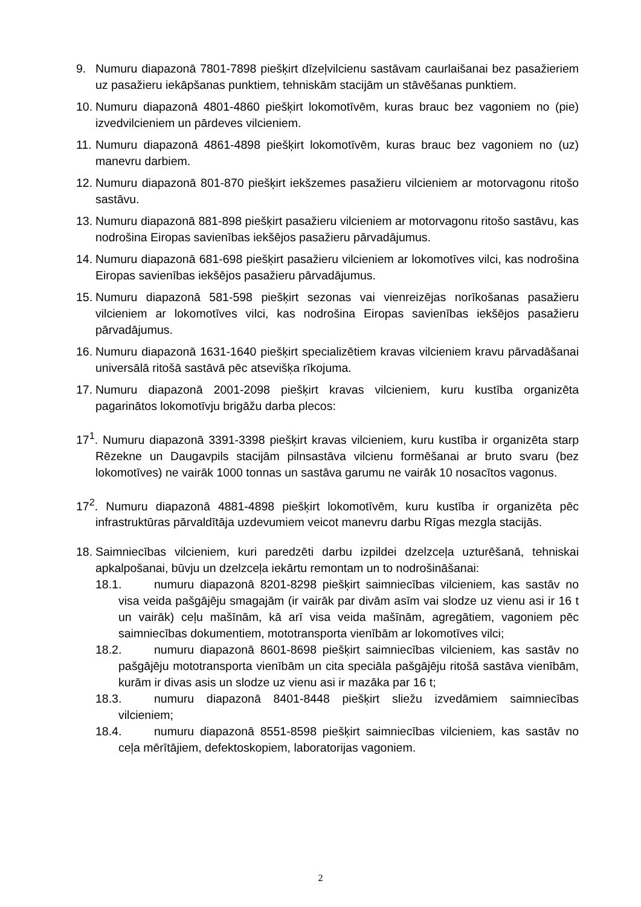9. Numuru diapazonā 7801-7898 piešķirt dīzeļvilcienu sastāvam caurlaišanai bez pasažieriem uz pasažieru iekāpšanas punktiem, tehniskām stacijām un stāvēšanas punktiem.
10.
Numuru diapazonā 4801-4860 piešķirt lokomotīvēm, kuras brauc bez vagoniem no (pie) izvedvilcieniem un pārdeves vilcieniem.
11.
Numuru diapazonā 4861-4898 piešķirt lokomotīvēm, kuras brauc bez vagoniem no (uz) manevru darbiem.
12.
Numuru diapazonā 801-870 piešķirt iekšzemes pasažieru vilcieniem ar motorvagonu ritošo sastāvu.
13.
Numuru diapazonā 881-898 piešķirt pasažieru vilcieniem ar motorvagonu ritošo sastāvu, kas nodrošina Eiropas savienības iekšējos pasažieru pārvadājumus.
14.
Numuru diapazonā 681-698 piešķirt pasažieru vilcieniem ar lokomotīves vilci, kas nodrošina Eiropas savienības iekšējos pasažieru pārvadājumus.
15.
Numuru diapazonā 581-598 piešķirt sezonas vai vienreizējas norīkošanas pasažieru vilcieniem ar lokomotīves vilci, kas nodrošina Eiropas savienības iekšējos pasažieru pārvadājumus.
16.
Numuru diapazonā 1631-1640 piešķirt specializētiem kravas vilcieniem kravu pārvadāšanai universālā ritošā sastāvā pēc atsevišķa rīkojuma.
17.
Numuru diapazonā 2001-2098 piešķirt kravas vilcieniem, kuru kustība organizēta pagarinātos lokomotīvju brigāžu darba plecos:
17<sup>1</sup>. Numuru diapazonā 3391-3398 piešķirt kravas vilcieniem, kuru kustība ir organizēta starp Rēzekne un Daugavpils stacijām pilnsastāva vilcienu formēšanai ar bruto svaru (bez lokomotīves) ne vairāk 1000 tonnas un sastāva garumu ne vairāk 10 nosacītos vagonus.
17<sup>2</sup>. Numuru diapazonā 4881-4898 piešķirt lokomotīvēm, kuru kustība ir organizēta pēc infrastruktūras pārvaldītāja uzdevumiem veicot manevru darbu Rīgas mezgla stacijās.
18.
Saimniecības vilcieniem, kuri paredzēti darbu izpildei dzelzceļa uzturēšanā, tehniskai apkalpošanai, būvju un dzelzceļa iekārtu remontam un to nodrošināšanai:
18.1. numuru diapazonā 8201-8298 piešķirt saimniecības vilcieniem, kas sastāv no visa veida pašgājēju smagajām (ir vairāk par divām asīm vai slodze uz vienu asi ir 16 t un vairāk) ceļu mašīnām, kā arī visa veida mašīnām, agregātiem, vagoniem pēc saimniecības dokumentiem, mototransporta vienībām ar lokomotīves vilci;
18.2. numuru diapazonā 8601-8698 piešķirt saimniecības vilcieniem, kas sastāv no pašgājēju mototransporta vienībām un cita speciāla pašgājēju ritošā sastāva vienībām, kurām ir divas asis un slodze uz vienu asi ir mazāka par 16 t;
18.3. numuru diapazonā 8401-8448 piešķirt sliežu izvedāmiem saimniecības vilcieniem;
18.4. numuru diapazonā 8551-8598 piešķirt saimniecības vilcieniem, kas sastāv no ceļa mērītājiem, defektoskopiem, laboratorijas vagoniem.
2